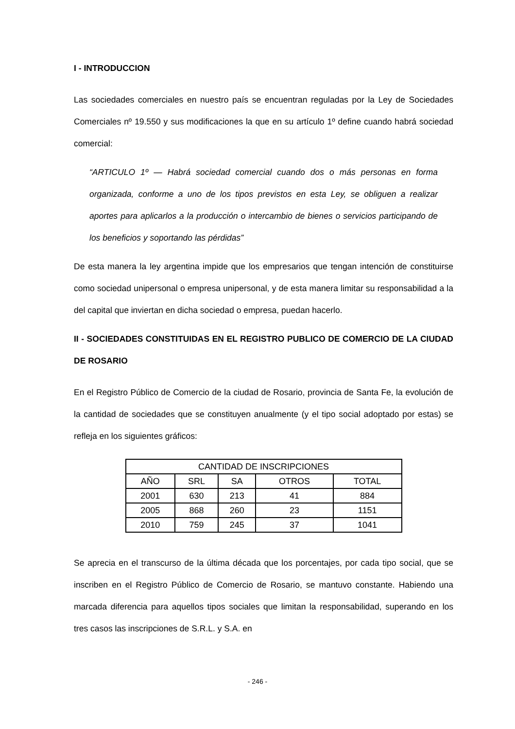I - INTRODUCCION
Las sociedades comerciales en nuestro país se encuentran reguladas por la Ley de Sociedades Comerciales nº 19.550 y sus modificaciones la que en su artículo 1º define cuando habrá sociedad comercial:
“ARTICULO 1º — Habrá sociedad comercial cuando dos o más personas en forma organizada, conforme a uno de los tipos previstos en esta Ley, se obliguen a realizar aportes para aplicarlos a la producción o intercambio de bienes o servicios participando de los beneficios y soportando las pérdidas”
De esta manera la ley argentina impide que los empresarios que tengan intención de constituirse como sociedad unipersonal o empresa unipersonal, y de esta manera limitar su responsabilidad a la del capital que inviertan en dicha sociedad o empresa, puedan hacerlo.
II - SOCIEDADES CONSTITUIDAS EN EL REGISTRO PUBLICO DE COMERCIO DE LA CIUDAD DE ROSARIO
En el Registro Público de Comercio de la ciudad de Rosario, provincia de Santa Fe, la evolución de la cantidad de sociedades que se constituyen anualmente (y el tipo social adoptado por estas) se refleja en los siguientes gráficos:
| CANTIDAD DE INSCRIPCIONES | | | | |
| --- | --- | --- | --- | --- |
| AÑO | SRL | SA | OTROS | TOTAL |
| 2001 | 630 | 213 | 41 | 884 |
| 2005 | 868 | 260 | 23 | 1151 |
| 2010 | 759 | 245 | 37 | 1041 |
Se aprecia en el transcurso de la última década que los porcentajes, por cada tipo social, que se inscriben en el Registro Público de Comercio de Rosario, se mantuvo constante. Habiendo una marcada diferencia para aquellos tipos sociales que limitan la responsabilidad, superando en los tres casos las inscripciones de S.R.L. y S.A. en
- 246 -